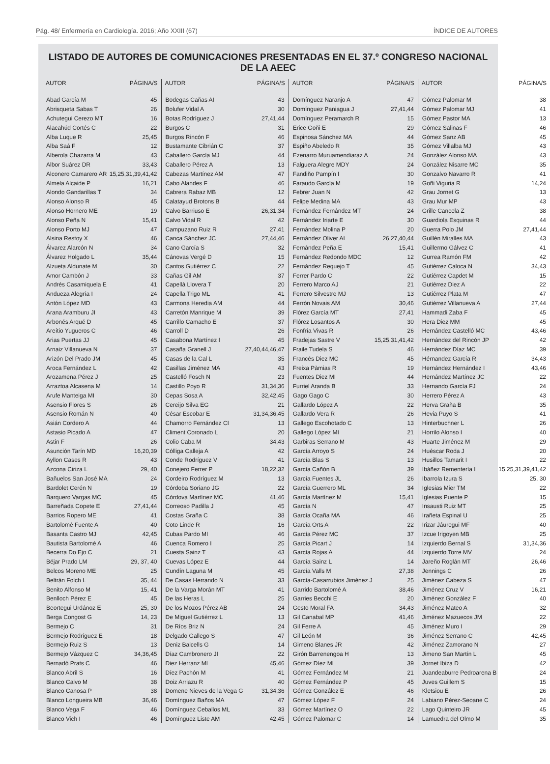Pág. 48/ Enfermería en Cardiología. 2016; Año XXIII (67) ÍNDICE DE AUTORES
LISTADO DE AUTORES DE COMUNICACIONES PRESENTADAS EN EL 37.º CONGRESO NACIONAL DE LA AEEC
| AUTOR | PÁGINA/S |
| --- | --- |
| Abad García M | 45 |
| Abrisqueta Sabas T | 26 |
| Achutegui Cerezo MT | 16 |
| Alacahúd Cortés C | 22 |
| Alba Luque R | 25,45 |
| Alba Saá F | 12 |
| Alberola Chazarra M | 43 |
| Albor Suárez DR | 33,43 |
| Alconero Camarero AR | 15,25,31,39,41,42 |
| Almela Alcaide P | 16,21 |
| Alondo Gandarillas T | 34 |
| Alonso Alonso R | 45 |
| Alonso Hornero ME | 19 |
| Alonso Peña N | 15,41 |
| Alonso Porto MJ | 47 |
| Alsina Restoy X | 46 |
| Álvarez Alarcón N | 34 |
| Álvarez Holgado L | 35,44 |
| Alzueta Aldunate M | 30 |
| Amor Cambón J | 33 |
| Andrés Casamiquela E | 41 |
| Andueza Alegría I | 24 |
| Antón López MD | 43 |
| Arana Aramburu JI | 43 |
| Arbonés Arqué D | 45 |
| Areítio Yugueros C | 46 |
| Arias Puertas JJ | 45 |
| Arnaiz Villanueva N | 37 |
| Arizón Del Prado JM | 45 |
| Aroca Fernández L | 42 |
| Arozamena Pérez J | 25 |
| Arraztoa Alcasena M | 14 |
| Arufe Manteiga MI | 30 |
| Asensio Flores S | 26 |
| Asensio Román N | 40 |
| Asián Cordero A | 44 |
| Astasio Picado A | 47 |
| Astin F | 26 |
| Asunción Tarín MD | 16,20,39 |
| Ayllon Cases R | 43 |
| Azcona Ciriza L | 29, 40 |
| Bañuelos San José MA | 24 |
| Bardolet Cerén N | 19 |
| Barquero Vargas MC | 45 |
| Barreñada Copete E | 27,41,44 |
| Barrios Ropero ME | 41 |
| Bartolomé Fuente A | 40 |
| Basanta Castro MJ | 42,45 |
| Bautista Bartolomé A | 46 |
| Becerra Do Ejo C | 21 |
| Béjar Prado LM | 29, 37, 40 |
| Belcos Moreno ME | 25 |
| Beltrán Folch L | 35, 44 |
| Benito Alfonso M | 15, 41 |
| Benlloch Pérez E | 45 |
| Beortegui Urdánoz E | 25, 30 |
| Berga Congost G | 14, 23 |
| Bermejo C | 31 |
| Bermejo Rodríguez E | 18 |
| Bermejo Ruiz S | 13 |
| Bermejo Vázquez C | 34,36,45 |
| Bernadó Prats C | 46 |
| Blanco Abril S | 16 |
| Blanco Calvo M | 38 |
| Blanco Canosa P | 38 |
| Blanco Longueira MB | 36,46 |
| Blanco Vega F | 46 |
| Blanco Vich I | 46 |
| AUTOR | PÁGINA/S |
| --- | --- |
| Bodegas Cañas AI | 43 |
| Bolufer Vidal A | 30 |
| Botas Rodríguez J | 27,41,44 |
| Burgos C | 31 |
| Burgos Rincón F | 46 |
| Bustamante Cibrián C | 37 |
| Caballero García MJ | 44 |
| Caballero Pérez A | 13 |
| Cabezas Martínez AM | 47 |
| Cabo Alandes F | 46 |
| Cabrera Rabaz MB | 12 |
| Calatayud Brotons B | 44 |
| Calvo Barriuso E | 26,31,34 |
| Calvo Vidal R | 42 |
| Campuzano Ruiz R | 27,41 |
| Canca Sánchez JC | 27,44,46 |
| Cano García S | 32 |
| Cánovas Vergé D | 15 |
| Cantos Gutiérrez C | 22 |
| Cañas Gil AM | 37 |
| Capellà Llovera T | 20 |
| Capella Trigo ML | 41 |
| Carmona Heredia AM | 44 |
| Carretón Manrique M | 39 |
| Carrillo Camacho E | 37 |
| Carroll D | 26 |
| Casabona Martínez I | 45 |
| Casaña Granell J | 27,40,44,46,47 |
| Casas de la Cal L | 35 |
| Casillas Jiménez MA | 43 |
| Castelló Fosch N | 23 |
| Castillo Poyo R | 31,34,36 |
| Cepas Sosa A | 32,42,45 |
| Cereijo Silva EG | 21 |
| César Escobar E | 31,34,36,45 |
| Chamorro Fernández CI | 13 |
| Climent Coronado L | 20 |
| Colio Caba M | 34,43 |
| Cólliga Calleja A | 42 |
| Conde Rodríguez V | 41 |
| Conejero Ferrer P | 18,22,32 |
| Cordeiro Rodríguez M | 13 |
| Córdoba Soriano JG | 22 |
| Córdova Martínez MC | 41,46 |
| Correoso Padilla J | 45 |
| Costas Graña C | 38 |
| Coto Linde R | 16 |
| Cubas Pardo MI | 46 |
| Cuenca Romero I | 25 |
| Cuesta Sainz T | 43 |
| Cuevas López E | 44 |
| Cundín Laguna M | 45 |
| De Casas Herrando N | 33 |
| De la Varga Morán MT | 41 |
| De las Heras L | 25 |
| De los Mozos Pérez AB | 24 |
| De Miguel Gutiérrez L | 13 |
| De Ríos Briz N | 24 |
| Delgado Gallego S | 47 |
| Deniz Balcells G | 14 |
| Díaz Cambronero JI | 22 |
| Diez Herranz ML | 45,46 |
| Díez Pachón M | 41 |
| Doiz Arriazu R | 40 |
| Domene Nieves de la Vega G | 31,34,36 |
| Domínguez Baños MA | 47 |
| Domínguez Ceballos ML | 33 |
| Domínguez Liste AM | 42,45 |
| AUTOR | PÁGINA/S |
| --- | --- |
| Domínguez Naranjo A | 47 |
| Domínguez Paniagua J | 27,41,44 |
| Domínguez Peramarch R | 15 |
| Erice Goñi E | 29 |
| Espinosa Sánchez MA | 44 |
| Espiño Abeledo R | 35 |
| Ezenarro Muruamendiaraz A | 24 |
| Falguera Alegre MDY | 24 |
| Fandiño Pampín I | 30 |
| Faraudo García M | 19 |
| Febrer Juan N | 42 |
| Felipe Medina MA | 43 |
| Fernández Fernández MT | 24 |
| Fernández Iriarte E | 30 |
| Fernández Molina P | 20 |
| Fernández Oliver AL | 26,27,40,44 |
| Fernández Peña E | 15,41 |
| Fernández Redondo MDC | 12 |
| Fernández Requejo T | 45 |
| Ferrer Pardo C | 22 |
| Ferrero Marco AJ | 21 |
| Ferrero Silvestre MJ | 13 |
| Ferrón Novais AM | 30,46 |
| Flórez García MT | 27,41 |
| Flórez Losantos A | 30 |
| Fonfría Vivas R | 26 |
| Fradejas Sastre V | 15,25,31,41,42 |
| Fraile Tudela S | 46 |
| Francés Diez MC | 45 |
| Freixa Pàmias R | 19 |
| Fuentes Diez MI | 44 |
| Furriel Aranda B | 33 |
| Gago Gago C | 30 |
| Gallardo López A | 22 |
| Gallardo Vera R | 26 |
| Gallego Escohotado C | 13 |
| Gallego López MI | 21 |
| Garbiras Serrano M | 43 |
| García Arroyo S | 24 |
| García Blas S | 13 |
| García Cañón B | 39 |
| García Fuentes JL | 26 |
| García Guerrero ML | 34 |
| García Martínez M | 15,41 |
| García N | 47 |
| García Ocaña MA | 46 |
| García Orts A | 22 |
| García Pérez MC | 37 |
| García Picart J | 14 |
| García Rojas A | 44 |
| García Sainz L | 14 |
| García Valls M | 27,38 |
| García-Casarrubios Jiménez J | 25 |
| Garrido Bartolomé A | 38,46 |
| Garries Becchi E | 20 |
| Gesto Moral FA | 34,43 |
| Gil Canabal MP | 41,46 |
| Gil Ferre A | 45 |
| Gil León M | 36 |
| Gimeno Blanes JR | 42 |
| Girón Barrenengoa H | 13 |
| Gómez Díez ML | 39 |
| Gómez Fernández M | 21 |
| Gómez Fernández P | 45 |
| Gómez González E | 46 |
| Gómez López F | 24 |
| Gómez Martínez O | 22 |
| Gómez Palomar C | 14 |
| AUTOR | PÁGINA/S |
| --- | --- |
| Gómez Palomar M | 38 |
| Gómez Palomar MJ | 41 |
| Gómez Pastor MA | 13 |
| Gómez Salinas F | 46 |
| Gómez Sanz AB | 45 |
| Gómez Villalba MJ | 43 |
| González Alonso MA | 43 |
| González Nisarre MC | 35 |
| Gonzalvo Navarro R | 41 |
| Goñi Viguria R | 14,24 |
| Grau Jornet G | 13 |
| Grau Mur MP | 43 |
| Grille Cancela Z | 38 |
| Guardiola Esquinas R | 44 |
| Guerra Polo JM | 27,41,44 |
| Guillén Miralles MA | 43 |
| Guillermo Gálvez C | 41 |
| Gurrea Ramón FM | 42 |
| Gutiérrez Caloca N | 34,43 |
| Gutiérrez Capdet M | 15 |
| Gutiérrez Diez A | 22 |
| Gutiérrez Plata M | 47 |
| Gutiérrez Villanueva A | 27,44 |
| Hammadi Zaba F | 45 |
| Hera Diez MM | 45 |
| Hernández Castelló MC | 43,46 |
| Hernández del Rincón JP | 42 |
| Hernández Díaz MC | 39 |
| Hérnandez García R | 34,43 |
| Hernández Hernández I | 43,46 |
| Hernández Martínez JC | 22 |
| Hernando García FJ | 24 |
| Herrero Pérez A | 43 |
| Herva Graña B | 35 |
| Hevia Puyo S | 41 |
| Hinterbuchner L | 26 |
| Horrilo Alonso I | 40 |
| Huarte Jiménez M | 29 |
| Huéscar Roda J | 20 |
| Husillos Tamarit I | 22 |
| Ibáñez Rementería I | 15,25,31,39,41,42 |
| Ibarrola Izura S | 25, 30 |
| Iglesias Mier TM | 22 |
| Iglesias Puente P | 15 |
| Insausti Ruiz MT | 25 |
| Irañeta Espinal U | 25 |
| Irizar Jáuregui MF | 40 |
| Izcue Irigoyen MB | 25 |
| Izquierdo Bernal S | 31,34,36 |
| Izquierdo Torre MV | 24 |
| Jareño Roglán MT | 26,46 |
| Jennings C | 26 |
| Jiménez Cabeza S | 47 |
| Jiménez Cruz V | 16,21 |
| Jiménez González F | 40 |
| Jiménez Mateo A | 32 |
| Jiménez Mazuecos JM | 22 |
| Jiménez Muro I | 29 |
| Jiménez Serrano C | 42,45 |
| Jiménez Zamorano N | 27 |
| Jimeno San Martín L | 45 |
| Jornet Ibiza D | 42 |
| Juandeaburre Pedroarena B | 24 |
| Juves Guillem S | 15 |
| Kletsiou E | 26 |
| Labiano Pérez-Seoane C | 24 |
| Lago Quinteiro JR | 45 |
| Lamuedra del Olmo M | 35 |